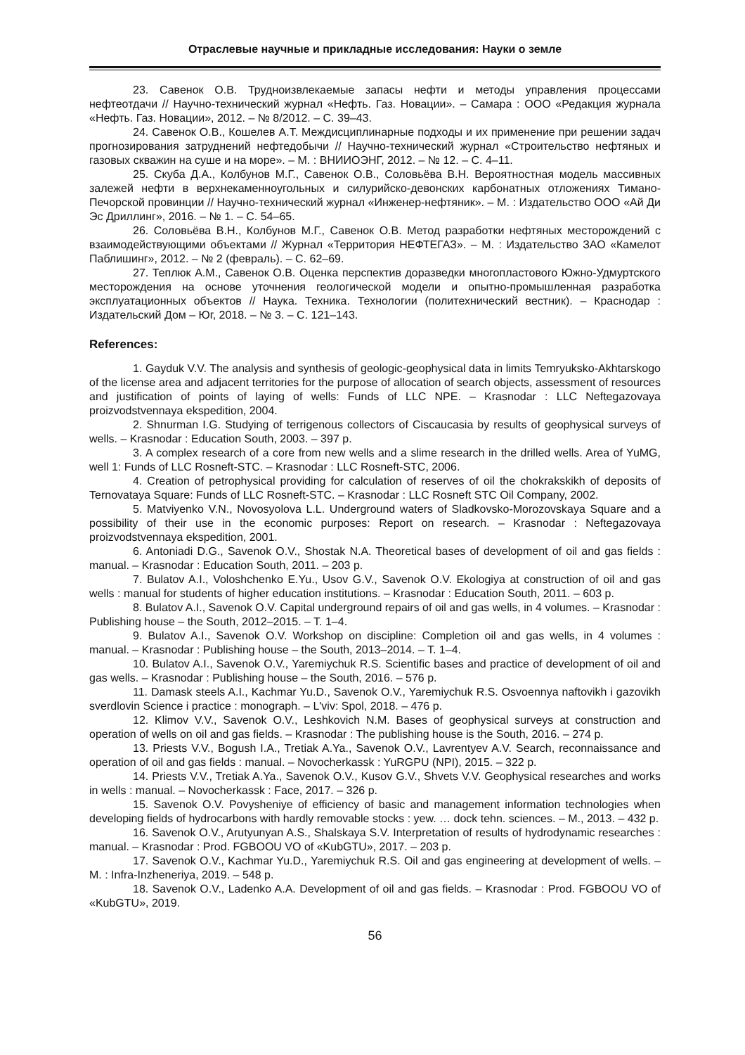Отраслевые научные и прикладные исследования: Науки о земле
23. Савенок О.В. Трудноизвлекаемые запасы нефти и методы управления процессами нефтеотдачи // Научно-технический журнал «Нефть. Газ. Новации». – Самара : ООО «Редакция журнала «Нефть. Газ. Новации», 2012. – № 8/2012. – С. 39–43.
24. Савенок О.В., Кошелев А.Т. Междисциплинарные подходы и их применение при решении задач прогнозирования затруднений нефтедобычи // Научно-технический журнал «Строительство нефтяных и газовых скважин на суше и на море». – М. : ВНИИОЭНГ, 2012. – № 12. – С. 4–11.
25. Скуба Д.А., Колбунов М.Г., Савенок О.В., Соловьёва В.Н. Вероятностная модель массивных залежей нефти в верхнекаменноугольных и силурийско-девонских карбонатных отложениях Тимано-Печорской провинции // Научно-технический журнал «Инженер-нефтяник». – М. : Издательство ООО «Ай Ди Эс Дриллинг», 2016. – № 1. – С. 54–65.
26. Соловьёва В.Н., Колбунов М.Г., Савенок О.В. Метод разработки нефтяных месторождений с взаимодействующими объектами // Журнал «Территория НЕФТЕГАЗ». – М. : Издательство ЗАО «Камелот Паблишинг», 2012. – № 2 (февраль). – С. 62–69.
27. Теплюк А.М., Савенок О.В. Оценка перспектив доразведки многопластового Южно-Удмуртского месторождения на основе уточнения геологической модели и опытно-промышленная разработка эксплуатационных объектов // Наука. Техника. Технологии (политехнический вестник). – Краснодар : Издательский Дом – Юг, 2018. – № 3. – С. 121–143.
References:
1. Gayduk V.V. The analysis and synthesis of geologic-geophysical data in limits Temryuksko-Akhtarskogo of the license area and adjacent territories for the purpose of allocation of search objects, assessment of resources and justification of points of laying of wells: Funds of LLC NPE. – Krasnodar : LLC Neftegazovaya proizvodstvennaya ekspedition, 2004.
2. Shnurman I.G. Studying of terrigenous collectors of Ciscaucasia by results of geophysical surveys of wells. – Krasnodar : Education South, 2003. – 397 p.
3. A complex research of a core from new wells and a slime research in the drilled wells. Area of YuMG, well 1: Funds of LLC Rosneft-STC. – Krasnodar : LLC Rosneft-STC, 2006.
4. Creation of petrophysical providing for calculation of reserves of oil the chokrakskikh of deposits of Ternovataya Square: Funds of LLC Rosneft-STC. – Krasnodar : LLC Rosneft STC Oil Company, 2002.
5. Matviyenko V.N., Novosyolova L.L. Underground waters of Sladkovsko-Morozovskaya Square and a possibility of their use in the economic purposes: Report on research. – Krasnodar : Neftegazovaya proizvodstvennaya ekspedition, 2001.
6. Antoniadi D.G., Savenok O.V., Shostak N.A. Theoretical bases of development of oil and gas fields : manual. – Krasnodar : Education South, 2011. – 203 p.
7. Bulatov A.I., Voloshchenko E.Yu., Usov G.V., Savenok O.V. Ekologiya at construction of oil and gas wells : manual for students of higher education institutions. – Krasnodar : Education South, 2011. – 603 p.
8. Bulatov A.I., Savenok O.V. Capital underground repairs of oil and gas wells, in 4 volumes. – Krasnodar : Publishing house – the South, 2012–2015. – T. 1–4.
9. Bulatov A.I., Savenok O.V. Workshop on discipline: Completion oil and gas wells, in 4 volumes : manual. – Krasnodar : Publishing house – the South, 2013–2014. – T. 1–4.
10. Bulatov A.I., Savenok O.V., Yaremiychuk R.S. Scientific bases and practice of development of oil and gas wells. – Krasnodar : Publishing house – the South, 2016. – 576 p.
11. Damask steels A.I., Kachmar Yu.D., Savenok O.V., Yaremiychuk R.S. Osvoennya naftovikh i gazovikh sverdlovin Science i practice : monograph. – L'viv: Spol, 2018. – 476 p.
12. Klimov V.V., Savenok O.V., Leshkovich N.M. Bases of geophysical surveys at construction and operation of wells on oil and gas fields. – Krasnodar : The publishing house is the South, 2016. – 274 p.
13. Priests V.V., Bogush I.A., Tretiak A.Ya., Savenok O.V., Lavrentyev A.V. Search, reconnaissance and operation of oil and gas fields : manual. – Novocherkassk : YuRGPU (NPI), 2015. – 322 p.
14. Priests V.V., Tretiak A.Ya., Savenok O.V., Kusov G.V., Shvets V.V. Geophysical researches and works in wells : manual. – Novocherkassk : Face, 2017. – 326 p.
15. Savenok O.V. Povysheniye of efficiency of basic and management information technologies when developing fields of hydrocarbons with hardly removable stocks : yew. … dock tehn. sciences. – M., 2013. – 432 p.
16. Savenok O.V., Arutyunyan A.S., Shalskaya S.V. Interpretation of results of hydrodynamic researches : manual. – Krasnodar : Prod. FGBOOU VO of «KubGTU», 2017. – 203 p.
17. Savenok O.V., Kachmar Yu.D., Yaremiychuk R.S. Oil and gas engineering at development of wells. – M. : Infra-Inzheneriya, 2019. – 548 p.
18. Savenok O.V., Ladenko A.A. Development of oil and gas fields. – Krasnodar : Prod. FGBOOU VO of «KubGTU», 2019.
56